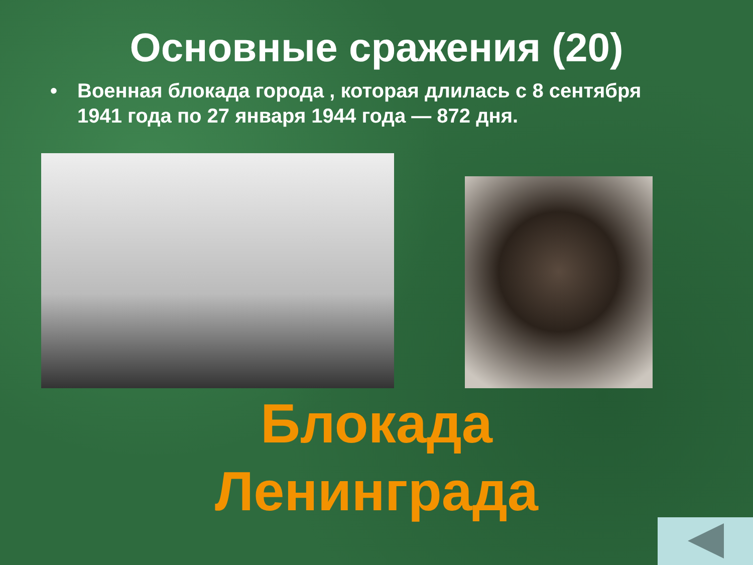Основные сражения (20)
• Военная блокада города , которая длилась с 8 сентября 1941 года по 27 января 1944 года — 872 дня.
Блокада
Ленинграда